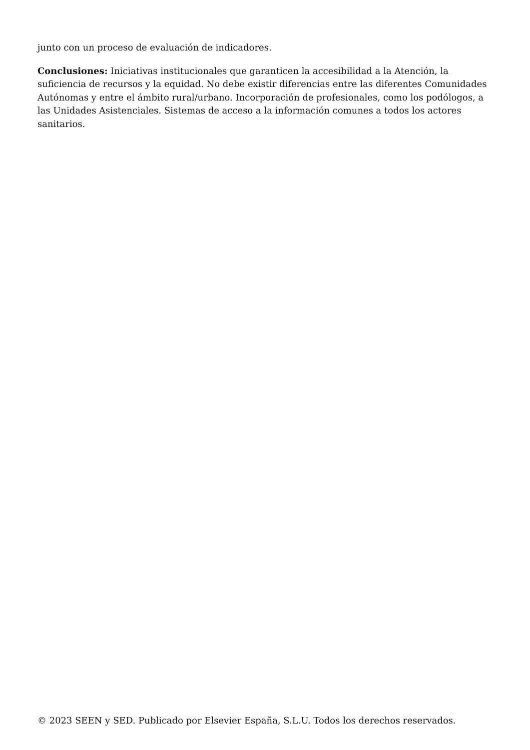junto con un proceso de evaluación de indicadores.
Conclusiones: Iniciativas institucionales que garanticen la accesibilidad a la Atención, la suficiencia de recursos y la equidad. No debe existir diferencias entre las diferentes Comunidades Autónomas y entre el ámbito rural/urbano. Incorporación de profesionales, como los podólogos, a las Unidades Asistenciales. Sistemas de acceso a la información comunes a todos los actores sanitarios.
© 2023 SEEN y SED. Publicado por Elsevier España, S.L.U. Todos los derechos reservados.